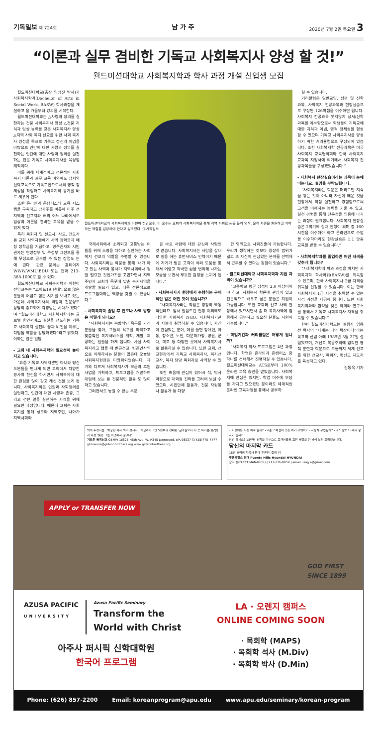기독일보 제 724호 남 가 주 2020년 7월 2일 목요일 3
“이론과 실무 겸비한 기독교 사회복지사 양성 할 것!”
월드미션대학교 사회복지학과 학사 과정 개설 신입생 모집
월드미션대학교(총장 임성진 박사)가 사회복지학과(Bachelor of Arts in Social Work, BASW) 학사과정을 개설하고 올 가을부터 강의를 시작한다.
월드미션대학교는 △사랑과 정의를 실천하는 전문 사회복지사 양성 △전문 지식과 임상 능력을 갖춘 사회복지사 양성 △지역 사회 복지 선교를 위한 사회 복지사 양성을 목표로 기독교 정신의 이념을 바탕으로 인간에 대한 사랑과 정의를 실천하는 인간에 대한 사랑과 정의를 실천하는 전문 기독교 사회복지사를 육성할 계획이다.
이를 위해 체계적이고 전문적인 사회복지 이론과 실무 교육 이외에도 성서와 신학교육으로 기독교인으로서의 영적 정체성을 확립하고 사회복지의 동기를 바로 세우게 된다.
또한 온라인과 온캠퍼스의 교육 시스템을 구축하고 남가주를 비롯해 미주 전 지역과 선교지와 해외 어느 나라에서도 임상과 이론을 겸비한 교육을 받을 수 있게 했다.
특히 목회자 및 선교사, 사모, 전도사 등 교회 사역자들에게 사역 장학금과 매칭 장학금을 지급하고, 영주권자와 시민권자는 연방정부 및 주정부 그랜트를 통해 무상으로 공부할 수 있는 장점도 눈에 띈다. 관련 문의는 홈페이지 WWW.WMU.EDU 또는 전화 213-388-1000로 할 수 있다.
월드미션대학교 사회복지학과 이현아 전임교수는 “코비드19 팬데믹으로 많은 분들이 어렵고 힘든 시기를 보내고 있는 가운데 사회복지사의 역할과 전문성도 상당히 중요하게 각광받는 시대가 됐다”며 “월드미션대학교 사회복지학과는 글로벌 휴먼서비스 실천을 선도하는 기독교 사회복지 실천의 꿈과 비전을 이루는 디딤돌 역할을 감당하겠다”라고 밝혔다. 이하는 일문 일답.
- 교회 내 사회복지학의 필요성이 높아지고 있습니다.
“요즘 기독교 사역자뿐만 아니라 평신도분들을 만나게 되면 교회에서 다양한 봉사와 헌신을 하시면서 사회복지에 대한 관심을 많이 갖고 계신 것을 보게 됩니다. 사회복지학은 인권과 사회정의를 실현하고, 인간에 대한 사랑과 존중, 그리고 선한 일을 실천하는 사역을 위해 필요한 과정입니다. 때문에 교회는 사회복지를 통해 성도와 지역주민, 나아가 지역사회와
월드미션대학교가 사회복지학과 이현아 전임교수. 이 교수는 교회가 사회복지학을 통해 지역 사회로 눈을 돌려 영적, 물적 자원을 환원하고 기여하는 역할을 감당해야 한다고 강조했다. ⓒ기독일보
국제사회에서 소외되고 고통받는 이들을 위해 소명을 다하고 실천하는 사회복지 선교의 역할을 수행할 수 있습니다. 사회복지라는 학문을 통해 '내가 하고 있는 사역과 봉사가 지역사회에서 정말 필요한 것인가?'를 고민하면서 지역 주민과 교회의 욕구에 맞춘 복지사역을 개발할 필요가 있고, 더욱 전문적으로 프로그램화하는 역량을 갖출 수 있습니다.”
- 사회복지학 졸업 후 진로나 사역 방향은 어떻게 되나요?
“사회복지사는 복합적인 욕구를 가진 분들을 찾아, 그들의 욕구를 파악하고 맞춤적인 복지서비스를 계획, 개발, 제공하는 일들을 하게 됩니다. 사실 사회복지라고 했을 때 빈곤선교, 빈곤인사역으로 이해하시는 분들이 많은데 오늘날 사회복지현장은 다양화되었습니다. 과거와 다르게 사회복지사가 모금과 후원사업을 기획하고, 프로그램을 개발하여 대입해 보는 등 전문적인 활동 도 많이 하고 있습니다.
그러면서도 놓칠 수 없는 부분
은 바로 사람에 대한 관심과 사랑인 것 같습니다. 사회복지사는 사람을 상대로 일을 하는 휴먼서비스 인력이기 때문에 자기가 맡은 고객이 여러 도움을 통해서 어렵고 척박한 삶을 변화해 나가는 모습을 보면서 뿌듯한 감정을 느끼게 됩니다.”
- 사회복지사가 현장에서 수행하는 구체적인 일은 어떤 것이 있습니까?
“사회복지사라는 직업은 굉장히 역동적인데요. 앞서 말씀드린 현장 이외에도 다양한 사회복지 NGO, 사회복지기관과 시설에 취업하실 수 있습니다. 자신이 관심있는 분야, 예를 들면 장애인, 아동, 청소년, 노인, 다문화가정, 병원, 군대, 학교 등 다양한 곳에서 사회복지사로 활동하실 수 있습니다. 또한 교회, 선교현장에서 기독교 사회복지사, 복지선교사, 복지 담당 목회자로 사역할 수 있습니다.
또한 배움에 관심이 있어서 석, 박사과정으로 대학원 진학을 고려해 보실 수 있으며, 시민단체 활동가, 전문 자원봉사 활동가 등 다양
한 영역으로 사회진출이 가능합니다. 우리가 생각하는 것보다 굉장히 범위가 넓고 또 자신이 관심있는 분야를 선택해서 근무할 수 있다는 장점이 있습니다.”
- 월드미션대학교 사회복지학과 지원 자격이 있습니까?
“고등학교 평균 성적이 2.0 이상이어야 하고, 사회복지 학문에 관심이 있고 전문적으로 배우고 싶은 분들은 지원이 가능합니다. 또한 교회와 선교 사역 현장에서 있으시면서 좀 더 복지사역에 집중해서 공부하고 싶으신 분들도 지원이 가능합니다.”
- 학업기간과 커리큘럼은 어떻게 됩니까?
“사회복지 학사 프로그램은 4년 과정입니다. 학업은 온라인과 온캠퍼스 중 하나를 선택해서 진행하실 수 있습니다. 월드미션대학교는 ATS로부터 100% 온라인 교육 승인을 받았습니다. 사회복지에 관심은 있지만, 학업 이수에 부담을 가지고 있으셨던 분이라도 체계적인 온라인 교육과정을 통해서 공부하
실 수 있습니다.
커리큘럼은 일반교양, 성경 및 신학 과목, 사회복지 전공과목과 현장실습으로 구성된 126학점을 이수하면 됩니다. 사회복지 전공과목 못지않게 성서/신학 과목을 이수함으로써 학생들이 기독교에 대한 지식과 이념, 영적 정체성을 형성할 수 있으며 기독교 사회복지사를 양성하기 위한 커리큘럼으로 구성되어 있습니다. 또한 사회복지학 전공과목은 미국 사회복지 교육협의회와 한국 사회복지 교과목 지침서에 의거해서 사회복지 전공과목들을 구성됐었습니다.”
- 사회복지 현장실습이라는 과목이 눈에 띄는데요. 설명을 부탁드립니다.
“사회복지라는 학문은 머리로만 지식을 쌓는 것이 아니라 자신이 배운 것을 현장에서 직접 실천하고 경험함으로써 고객을 이해하는 능력을 키울 수 있고, 실천 경험을 통해 전문성을 입증해 나가는 과정이 필요합니다. 사회복지 현장실습은 2학기에 걸쳐 진행이 되며 총 160시간을 이수해야 하고 온라인으로 수업을 이수하더라도 현장실습은 1:1 맞춤 교육을 받을 수 있습니다.”
- 사회복지학과를 졸업하면 어떤 자격을 갖추게 됩니까?
“사회복지학과 학과 과정을 마치면 사회복지학 학사학위(BASW)를 취득할 수 있으며, 한국 사회복지사 2급 자격증 취득을 신청할 수 있습니다. 이는 한국 사회복지사 1급 자격을 취득할 수 있는 자격 과정을 제공해 줍니다. 또한 사회복지학과와 협약을 맺은 학회와 연구소를 통해서 기독교 사회복지사 자격을 취득할 수 있습니다.”
한편 월드미션대학교는 설립자 임동선 목사의 “세계는 나의 목장이다”라는 목표와 신념 아래 1989년 3월 27일 설립됐으며, 개신교 복음주의에 입각한 영적 훈련과 학문으로 오늘까지 세계 선교를 위한 선교사, 목회자, 평신도 지도자를 육성하고 있다.
김동욱 기자
책의 추천자들 · 박상원 목사 책의 편저자 · 지금까지 3만 5천부가 판매된 '굴주림보다 더 큰 목마름(한/영)과 속편 '빛은 그를 외면하지 않았다'
기드온 동족선교 GBMW 16825–48th Ave, W. #345 Lynnwood, WA 98037 T.(425)775–7477 gbmwusa@gideonbrothers.org www.gideonbrothers.org
• 이번에는 무슨 차로 할까? •요즘 스페셜이 있는 차가 무엇까? • 자동차 구입할까? •리스 할까? •내가 융자가 될까?
안녕 하세요? 18년의 경험을 기반으로 고객님들의 고민 해결을 한 방에 날려 드리겠습니다.
당신의 마지막 카드
18년 경력의 자동차 판매 전문인, 찰리 정
푸엔테힐스 현대 Puente Hills Hyundai HYUNDAI
찰리 정(FLEET MANAGER) | 213-276-8959 | email:usajyk@gmail.com
APPLY or TRANSFER NOW
GOD FIRST
SINCE 1899
AZUSA PACIFIC
UNIVERSITY
Azusa Pacific Seminary
Transform the
World with Christ
아주사 퍼시픽 신학대학원
한국어 프로그램
LA · 오렌지 캠퍼스
ONLINE COMING SOON
· 목회학 (MAPS)
· 목회학 석사 (M.Div)
· 목회학 박사 (D.Min)
Phone: (626) 857-2200 Email: koreanprogram@apu.edu www.apu.edu/seminary/korean-program